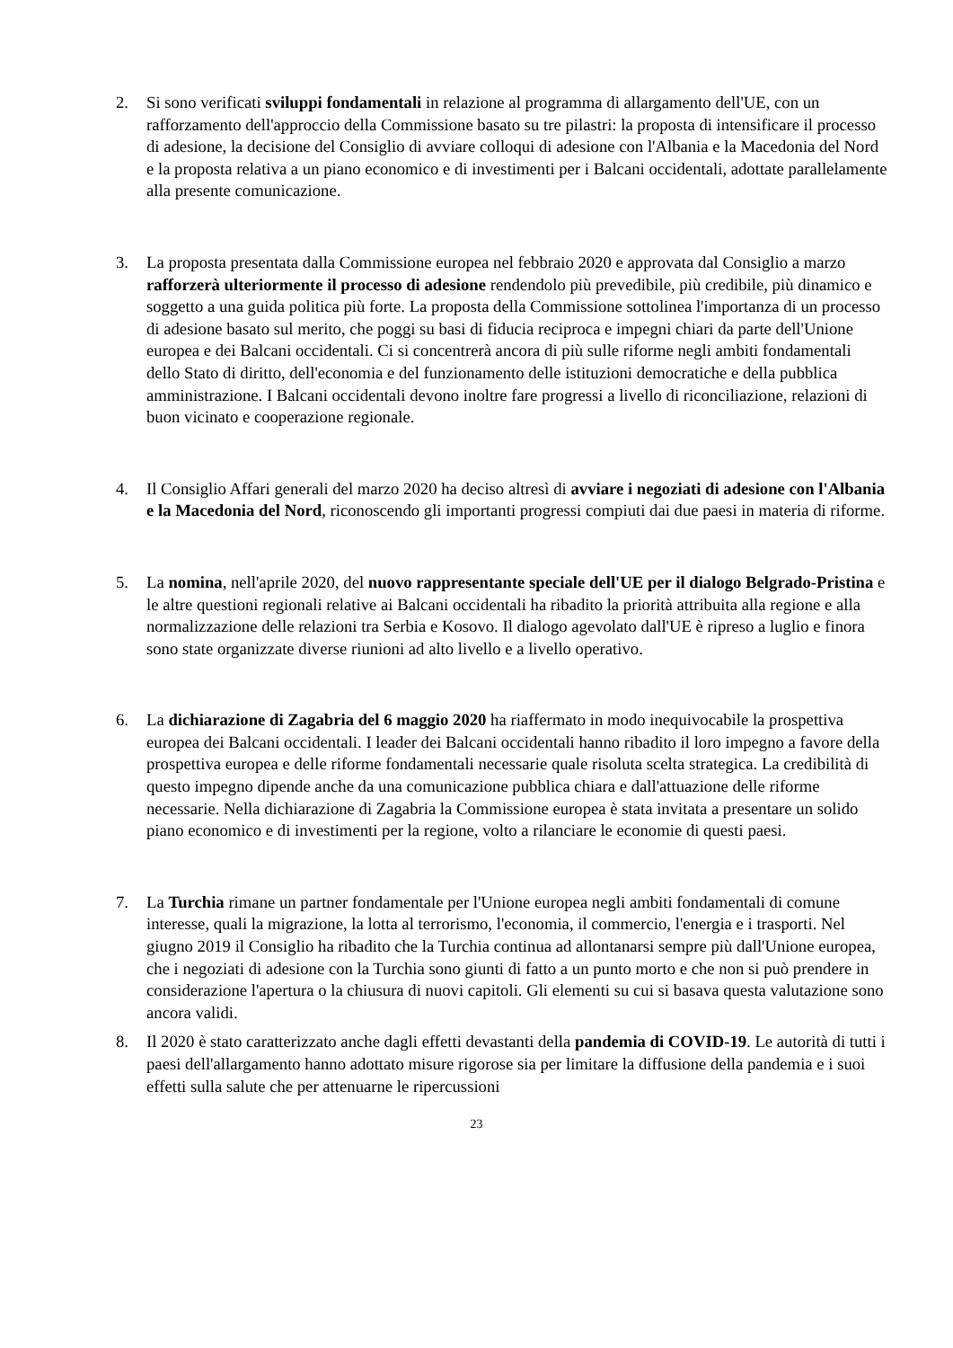2. Si sono verificati sviluppi fondamentali in relazione al programma di allargamento dell'UE, con un rafforzamento dell'approccio della Commissione basato su tre pilastri: la proposta di intensificare il processo di adesione, la decisione del Consiglio di avviare colloqui di adesione con l'Albania e la Macedonia del Nord e la proposta relativa a un piano economico e di investimenti per i Balcani occidentali, adottate parallelamente alla presente comunicazione.
3. La proposta presentata dalla Commissione europea nel febbraio 2020 e approvata dal Consiglio a marzo rafforzerà ulteriormente il processo di adesione rendendolo più prevedibile, più credibile, più dinamico e soggetto a una guida politica più forte. La proposta della Commissione sottolinea l'importanza di un processo di adesione basato sul merito, che poggi su basi di fiducia reciproca e impegni chiari da parte dell'Unione europea e dei Balcani occidentali. Ci si concentrerà ancora di più sulle riforme negli ambiti fondamentali dello Stato di diritto, dell'economia e del funzionamento delle istituzioni democratiche e della pubblica amministrazione. I Balcani occidentali devono inoltre fare progressi a livello di riconciliazione, relazioni di buon vicinato e cooperazione regionale.
4. Il Consiglio Affari generali del marzo 2020 ha deciso altresì di avviare i negoziati di adesione con l'Albania e la Macedonia del Nord, riconoscendo gli importanti progressi compiuti dai due paesi in materia di riforme.
5. La nomina, nell'aprile 2020, del nuovo rappresentante speciale dell'UE per il dialogo Belgrado-Pristina e le altre questioni regionali relative ai Balcani occidentali ha ribadito la priorità attribuita alla regione e alla normalizzazione delle relazioni tra Serbia e Kosovo. Il dialogo agevolato dall'UE è ripreso a luglio e finora sono state organizzate diverse riunioni ad alto livello e a livello operativo.
6. La dichiarazione di Zagabria del 6 maggio 2020 ha riaffermato in modo inequivocabile la prospettiva europea dei Balcani occidentali. I leader dei Balcani occidentali hanno ribadito il loro impegno a favore della prospettiva europea e delle riforme fondamentali necessarie quale risoluta scelta strategica. La credibilità di questo impegno dipende anche da una comunicazione pubblica chiara e dall'attuazione delle riforme necessarie. Nella dichiarazione di Zagabria la Commissione europea è stata invitata a presentare un solido piano economico e di investimenti per la regione, volto a rilanciare le economie di questi paesi.
7. La Turchia rimane un partner fondamentale per l'Unione europea negli ambiti fondamentali di comune interesse, quali la migrazione, la lotta al terrorismo, l'economia, il commercio, l'energia e i trasporti. Nel giugno 2019 il Consiglio ha ribadito che la Turchia continua ad allontanarsi sempre più dall'Unione europea, che i negoziati di adesione con la Turchia sono giunti di fatto a un punto morto e che non si può prendere in considerazione l'apertura o la chiusura di nuovi capitoli. Gli elementi su cui si basava questa valutazione sono ancora validi.
8. Il 2020 è stato caratterizzato anche dagli effetti devastanti della pandemia di COVID-19. Le autorità di tutti i paesi dell'allargamento hanno adottato misure rigorose sia per limitare la diffusione della pandemia e i suoi effetti sulla salute che per attenuarne le ripercussioni
23